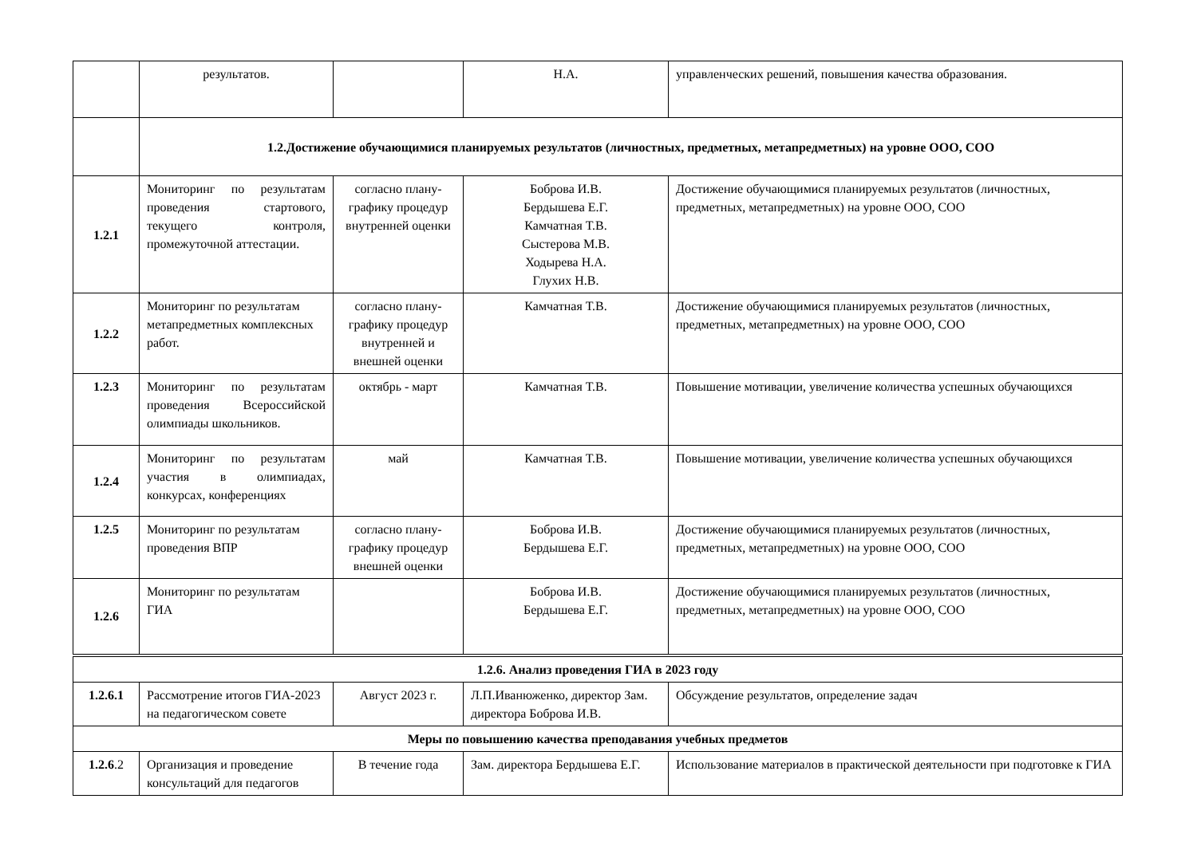| | результатов. | | Н.А. | управленческих решений, повышения качества образования. |
| | 1.2.Достижение обучающимися планируемых результатов (личностных, предметных, метапредметных) на уровне ООО, СОО | | | |
| 1.2.1 | Мониторинг по результатам проведения стартового, текущего контроля, промежуточной аттестации. | согласно плану-графику процедур внутренней оценки | Боброва И.В. Бердышева Е.Г. Камчатная Т.В. Сыстерова М.В. Ходырева Н.А. Глухих Н.В. | Достижение обучающимися планируемых результатов (личностных, предметных, метапредметных) на уровне ООО, СОО |
| 1.2.2 | Мониторинг по результатам метапредметных комплексных работ. | согласно плану-графику процедур внутренней и внешней оценки | Камчатная Т.В. | Достижение обучающимися планируемых результатов (личностных, предметных, метапредметных) на уровне ООО, СОО |
| 1.2.3 | Мониторинг по результатам проведения Всероссийской олимпиады школьников. | октябрь - март | Камчатная Т.В. | Повышение мотивации, увеличение количества успешных обучающихся |
| 1.2.4 | Мониторинг по результатам участия в олимпиадах, конкурсах, конференциях | май | Камчатная Т.В. | Повышение мотивации, увеличение количества успешных обучающихся |
| 1.2.5 | Мониторинг по результатам проведения ВПР | согласно плану-графику процедур внешней оценки | Боброва И.В. Бердышева Е.Г. | Достижение обучающимися планируемых результатов (личностных, предметных, метапредметных) на уровне ООО, СОО |
| 1.2.6 | Мониторинг по результатам ГИА | | Боброва И.В. Бердышева Е.Г. | Достижение обучающимися планируемых результатов (личностных, предметных, метапредметных) на уровне ООО, СОО |
| 1.2.6. Анализ проведения ГИА в 2023 году | | | | |
| 1.2.6.1 | Рассмотрение итогов ГИА-2023 на педагогическом совете | Август 2023 г. | Л.П.Иванюженко, директор Зам. директора Боброва И.В. | Обсуждение результатов, определение задач |
| Меры по повышению качества преподавания учебных предметов | | | | |
| 1.2.6 .2 | Организация и проведение консультаций для педагогов | В течение года | Зам. директора Бердышева Е.Г. | Использование материалов в практической деятельности при подготовке к ГИА |